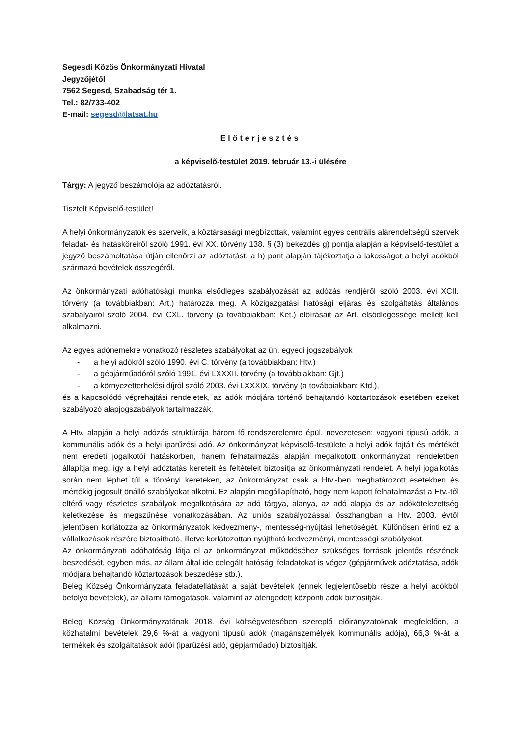Segesdi Közös Önkormányzati Hivatal
Jegyzőjétől
7562 Segesd, Szabadság tér 1.
Tel.: 82/733-402
E-mail: segesd@latsat.hu
Előterjesztés
a képviselő-testület 2019. február 13.-i ülésére
Tárgy: A jegyző beszámolója az adóztatásról.
Tisztelt Képviselő-testület!
A helyi önkormányzatok és szerveik, a köztársasági megbízottak, valamint egyes centrális alárendeltségű szervek feladat- és hatásköreiről szóló 1991. évi XX. törvény 138. § (3) bekezdés g) pontja alapján a képviselő-testület a jegyző beszámoltatása útján ellenőrzi az adóztatást, a h) pont alapján tájékoztatja a lakosságot a helyi adókból származó bevételek összegéről.
Az önkormányzati adóhatósági munka elsődleges szabályozását az adózás rendjéről szóló 2003. évi XCII. törvény (a továbbiakban: Art.) határozza meg. A közigazgatási hatósági eljárás és szolgáltatás általános szabályairól szóló 2004. évi CXL. törvény (a továbbiakban: Ket.) előírásait az Art. elsődlegessége mellett kell alkalmazni.
Az egyes adónemekre vonatkozó részletes szabályokat az ún. egyedi jogszabályok
- a helyi adókról szóló 1990. évi C. törvény (a továbbiakban: Htv.)
- a gépjárműadóról szóló 1991. évi LXXXII. törvény (a továbbiakban: Gjt.)
- a környezetterhelési díjról szóló 2003. évi LXXXIX. törvény (a továbbiakban: Ktd.),
és a kapcsolódó végrehajtási rendeletek, az adók módjára történő behajtandó köztartozások esetében ezeket szabályozó alapjogszabályok tartalmazzák.
A Htv. alapján a helyi adózás struktúrája három fő rendszerelemre épül, nevezetesen: vagyoni típusú adók, a kommunális adók és a helyi iparűzési adó. Az önkormányzat képviselő-testülete a helyi adók fajtáit és mértékét nem eredeti jogalkotói hatáskörben, hanem felhatalmazás alapján megalkotott önkormányzati rendeletben állapítja meg, így a helyi adóztatás kereteit és feltételeit biztosítja az önkormányzati rendelet. A helyi jogalkotás során nem léphet túl a törvényi kereteken, az önkormányzat csak a Htv.-ben meghatározott esetekben és mértékig jogosult önálló szabályokat alkotni. Ez alapján megállapítható, hogy nem kapott felhatalmazást a Htv.-től eltérő vagy részletes szabályok megalkotására az adó tárgya, alanya, az adó alapja és az adókötelezettség keletkezése és megszűnése vonatkozásában. Az uniós szabályozással összhangban a Htv. 2003. évtől jelentősen korlátozza az önkormányzatok kedvezmény-, mentesség-nyújtási lehetőségét. Különösen érinti ez a vállalkozások részére biztosítható, illetve korlátozottan nyújtható kedvezményi, mentességi szabályokat.
Az önkormányzati adóhatóság látja el az önkormányzat működéséhez szükséges források jelentős részének beszedését, egyben más, az állam által ide delegált hatósági feladatokat is végez (gépjárművek adóztatása, adók módjára behajtandó köztartozások beszedése stb.).
Beleg Község Önkormányzata feladatellátását a saját bevételek (ennek legjelentősebb része a helyi adókból befolyó bevételek), az állami támogatások, valamint az átengedett központi adók biztosítják.
Beleg Község Önkormányzatának 2018. évi költségvetésében szereplő előirányzatoknak megfelelően, a közhatalmi bevételek 29,6 %-át a vagyoni típusú adók (magánszemélyek kommunális adója), 66,3 %-át a termékek és szolgáltatások adói (iparűzési adó, gépjárműadó) biztosítják.